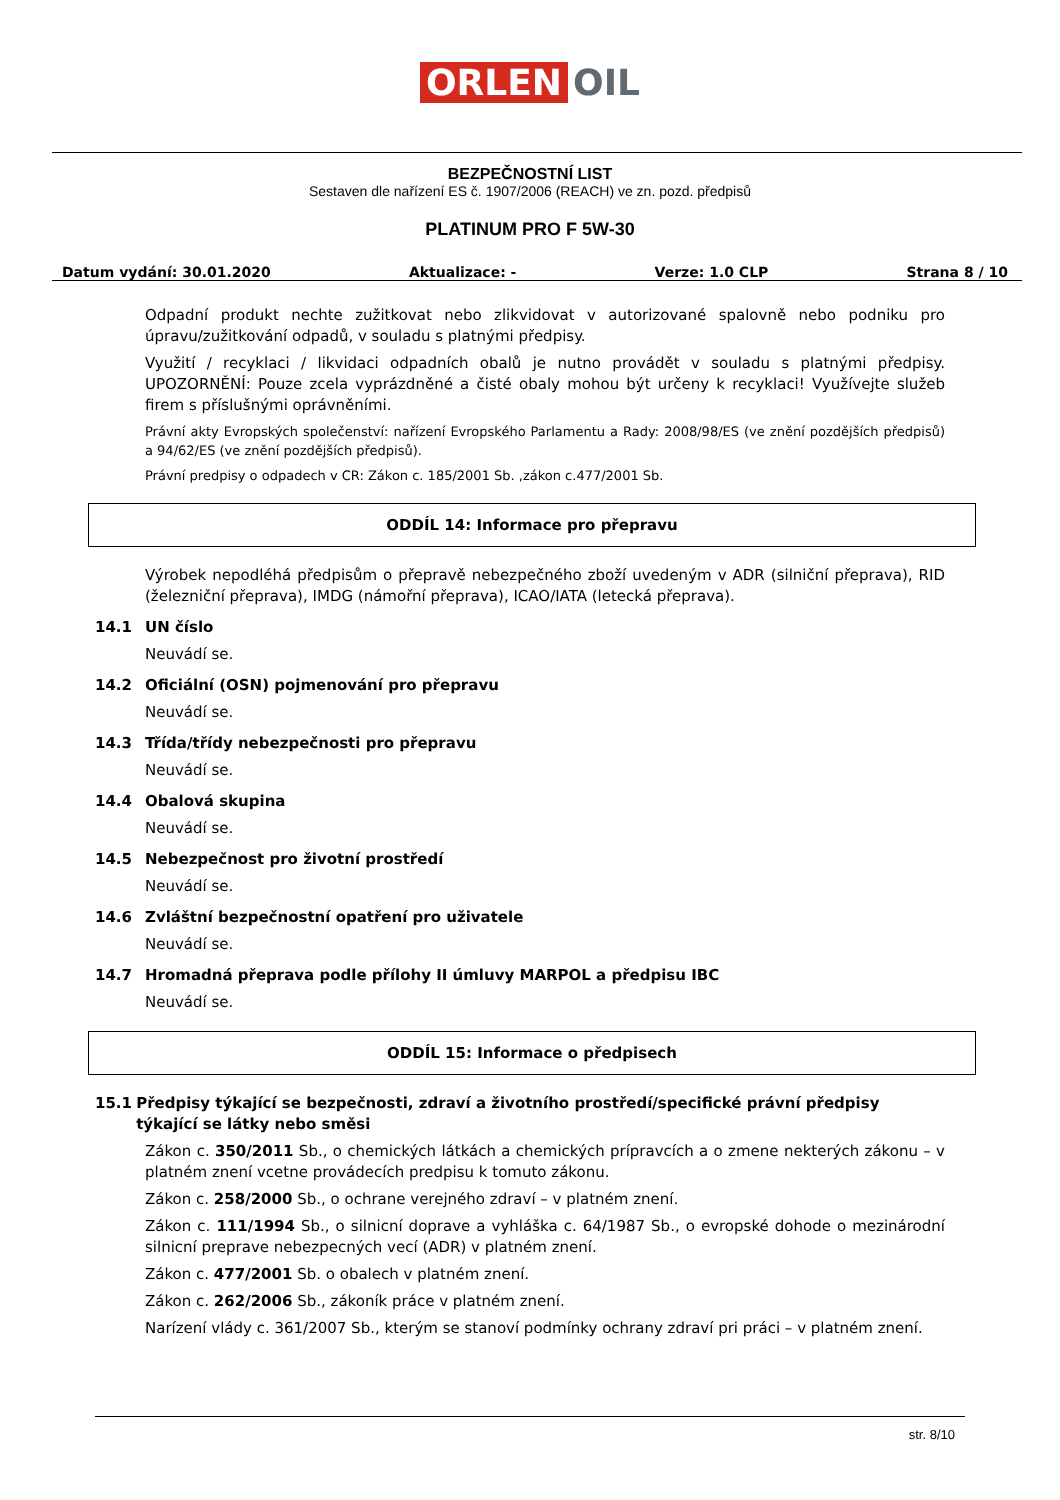ORLEN OIL
BEZPEČNOSTNÍ LIST
Sestaven dle nařízení ES č. 1907/2006 (REACH) ve zn. pozd. předpisů
PLATINUM PRO F 5W-30
Datum vydání: 30.01.2020 Aktualizace: - Verze: 1.0 CLP Strana 8 / 10
Odpadní produkt nechte zužitkovat nebo zlikvidovat v autorizované spalovně nebo podniku pro úpravu/zužitkování odpadů, v souladu s platnými předpisy.
Využití / recyklaci / likvidaci odpadních obalů je nutno provádět v souladu s platnými předpisy. UPOZORNĚNÍ: Pouze zcela vyprázdněné a čisté obaly mohou být určeny k recyklaci! Využívejte služeb firem s příslušnými oprávněními.
Právní akty Evropských společenství: nařízení Evropského Parlamentu a Rady: 2008/98/ES (ve znění pozdějších předpisů) a 94/62/ES (ve znění pozdějších předpisů).
Právní predpisy o odpadech v CR: Zákon c. 185/2001 Sb. ,zákon c.477/2001 Sb.
ODDÍL 14: Informace pro přepravu
Výrobek nepodléhá předpisům o přepravě nebezpečného zboží uvedeným v ADR (silniční přeprava), RID (železniční přeprava), IMDG (námořní přeprava), ICAO/IATA (letecká přeprava).
14.1 UN číslo
Neuvádí se.
14.2 Oficiální (OSN) pojmenování pro přepravu
Neuvádí se.
14.3 Třída/třídy nebezpečnosti pro přepravu
Neuvádí se.
14.4 Obalová skupina
Neuvádí se.
14.5 Nebezpečnost pro životní prostředí
Neuvádí se.
14.6 Zvláštní bezpečnostní opatření pro uživatele
Neuvádí se.
14.7 Hromadná přeprava podle přílohy II úmluvy MARPOL a předpisu IBC
Neuvádí se.
ODDÍL 15: Informace o předpisech
15.1 Předpisy týkající se bezpečnosti, zdraví a životního prostředí/specifické právní předpisy týkající se látky nebo směsi
Zákon c. 350/2011 Sb., o chemických látkách a chemických prípravcích a o zmene nekterých zákonu – v platném znení vcetne provádecích predpisu k tomuto zákonu.
Zákon c. 258/2000 Sb., o ochrane verejného zdraví – v platném znení.
Zákon c. 111/1994 Sb., o silnicní doprave a vyhláška c. 64/1987 Sb., o evropské dohode o mezinárodní silnicní preprave nebezpecných vecí (ADR) v platném znení.
Zákon c. 477/2001 Sb. o obalech v platném znení.
Zákon c. 262/2006 Sb., zákoník práce v platném znení.
Narízení vlády c. 361/2007 Sb., kterým se stanoví podmínky ochrany zdraví pri práci – v platném znení.
str. 8/10